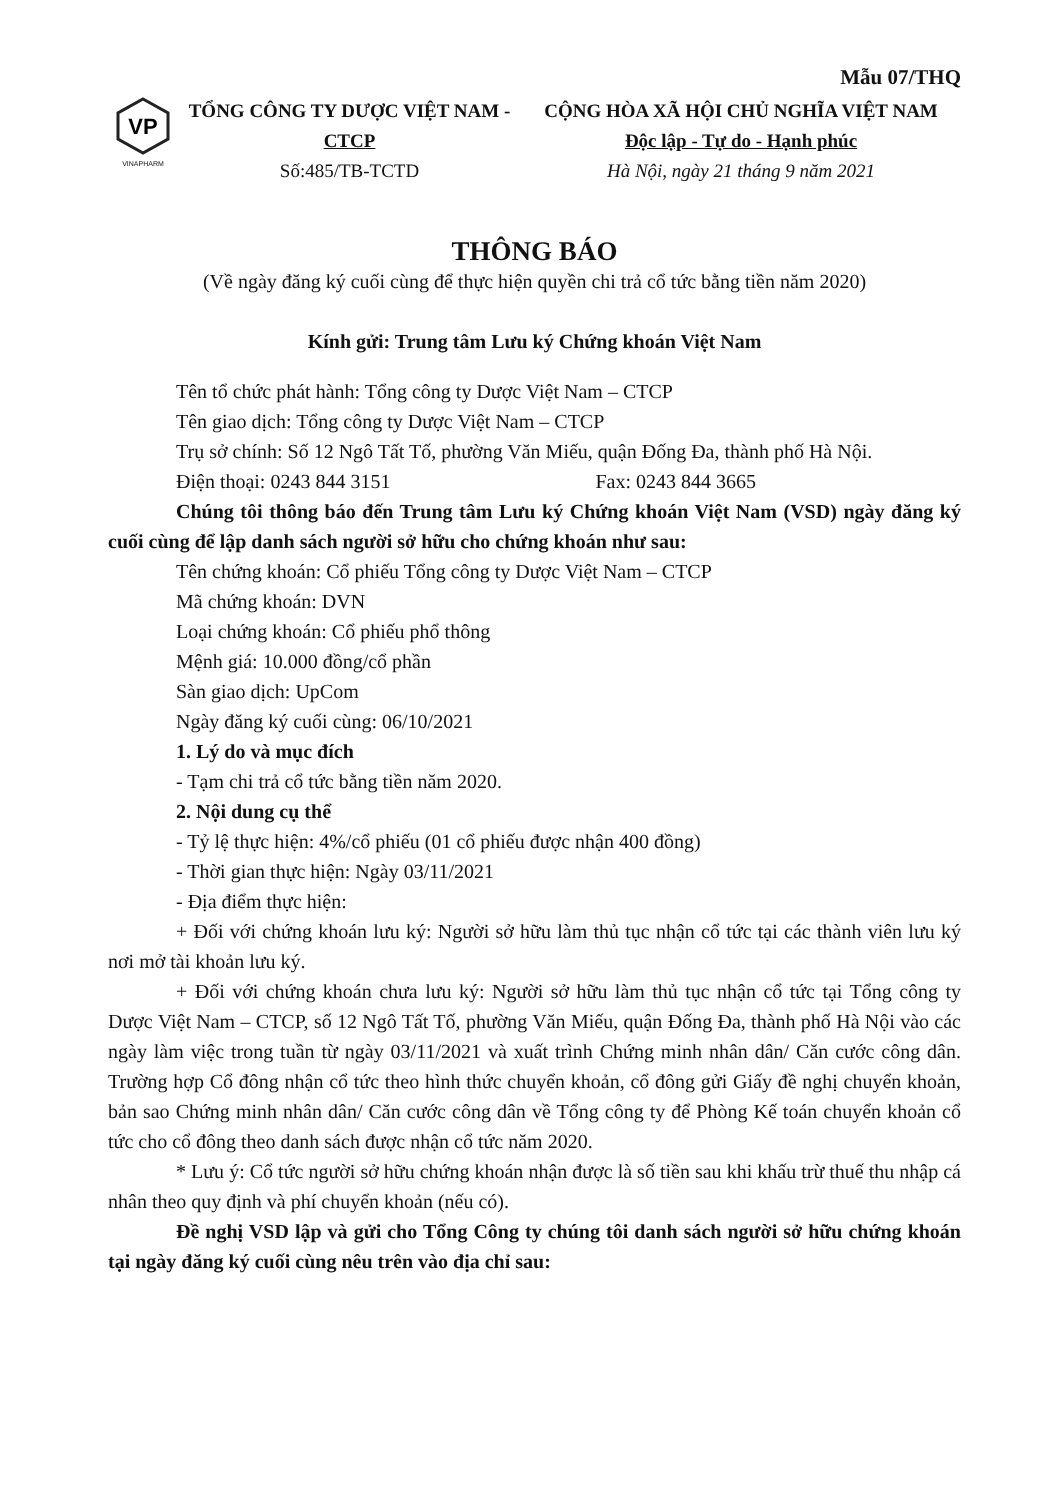Mẫu 07/THQ
VP
VINAPHARM
TỔNG CÔNG TY DƯỢC VIỆT NAM -
CTCP
Số:485/TB-TCTD
CỘNG HÒA XÃ HỘI CHỦ NGHĨA VIỆT NAM
Độc lập - Tự do - Hạnh phúc
Hà Nội, ngày 21 tháng 9 năm 2021
THÔNG BÁO
(Về ngày đăng ký cuối cùng để thực hiện quyền chi trả cổ tức bằng tiền năm 2020)
Kính gửi: Trung tâm Lưu ký Chứng khoán Việt Nam
Tên tổ chức phát hành: Tổng công ty Dược Việt Nam – CTCP
Tên giao dịch: Tổng công ty Dược Việt Nam – CTCP
Trụ sở chính: Số 12 Ngô Tất Tố, phường Văn Miếu, quận Đống Đa, thành phố Hà Nội.
Điện thoại: 0243 844 3151 Fax: 0243 844 3665
Chúng tôi thông báo đến Trung tâm Lưu ký Chứng khoán Việt Nam (VSD) ngày đăng ký cuối cùng để lập danh sách người sở hữu cho chứng khoán như sau:
Tên chứng khoán: Cổ phiếu Tổng công ty Dược Việt Nam – CTCP
Mã chứng khoán: DVN
Loại chứng khoán: Cổ phiếu phổ thông
Mệnh giá: 10.000 đồng/cổ phần
Sàn giao dịch: UpCom
Ngày đăng ký cuối cùng: 06/10/2021
1. Lý do và mục đích
- Tạm chi trả cổ tức bằng tiền năm 2020.
2. Nội dung cụ thể
- Tỷ lệ thực hiện: 4%/cổ phiếu (01 cổ phiếu được nhận 400 đồng)
- Thời gian thực hiện: Ngày 03/11/2021
- Địa điểm thực hiện:
+ Đối với chứng khoán lưu ký: Người sở hữu làm thủ tục nhận cổ tức tại các thành viên lưu ký nơi mở tài khoản lưu ký.
+ Đối với chứng khoán chưa lưu ký: Người sở hữu làm thủ tục nhận cổ tức tại Tổng công ty Dược Việt Nam – CTCP, số 12 Ngô Tất Tố, phường Văn Miếu, quận Đống Đa, thành phố Hà Nội vào các ngày làm việc trong tuần từ ngày 03/11/2021 và xuất trình Chứng minh nhân dân/ Căn cước công dân. Trường hợp Cổ đông nhận cổ tức theo hình thức chuyển khoản, cổ đông gửi Giấy đề nghị chuyển khoản, bản sao Chứng minh nhân dân/ Căn cước công dân về Tổng công ty để Phòng Kế toán chuyển khoản cổ tức cho cổ đông theo danh sách được nhận cổ tức năm 2020.
* Lưu ý: Cổ tức người sở hữu chứng khoán nhận được là số tiền sau khi khấu trừ thuế thu nhập cá nhân theo quy định và phí chuyển khoản (nếu có).
Đề nghị VSD lập và gửi cho Tổng Công ty chúng tôi danh sách người sở hữu chứng khoán tại ngày đăng ký cuối cùng nêu trên vào địa chỉ sau: